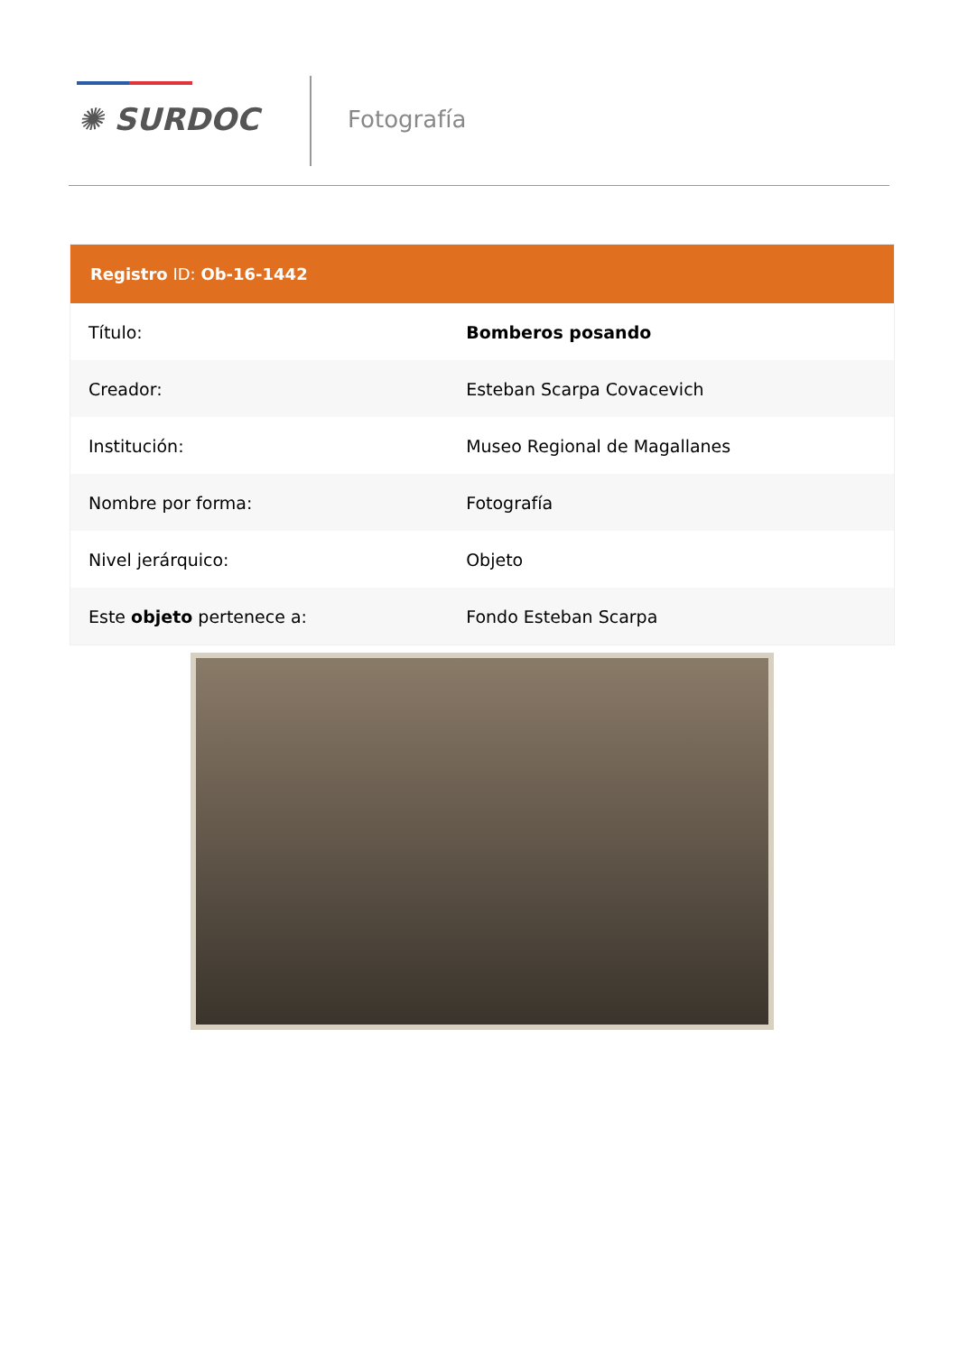✺ SURDOC Fotografía
| Registro ID: Ob-16-1442 | |
| --- | --- |
| Título: | Bomberos posando |
| Creador: | Esteban Scarpa Covacevich |
| Institución: | Museo Regional de Magallanes |
| Nombre por forma: | Fotografía |
| Nivel jerárquico: | Objeto |
| Este objeto pertenece a: | Fondo Esteban Scarpa |